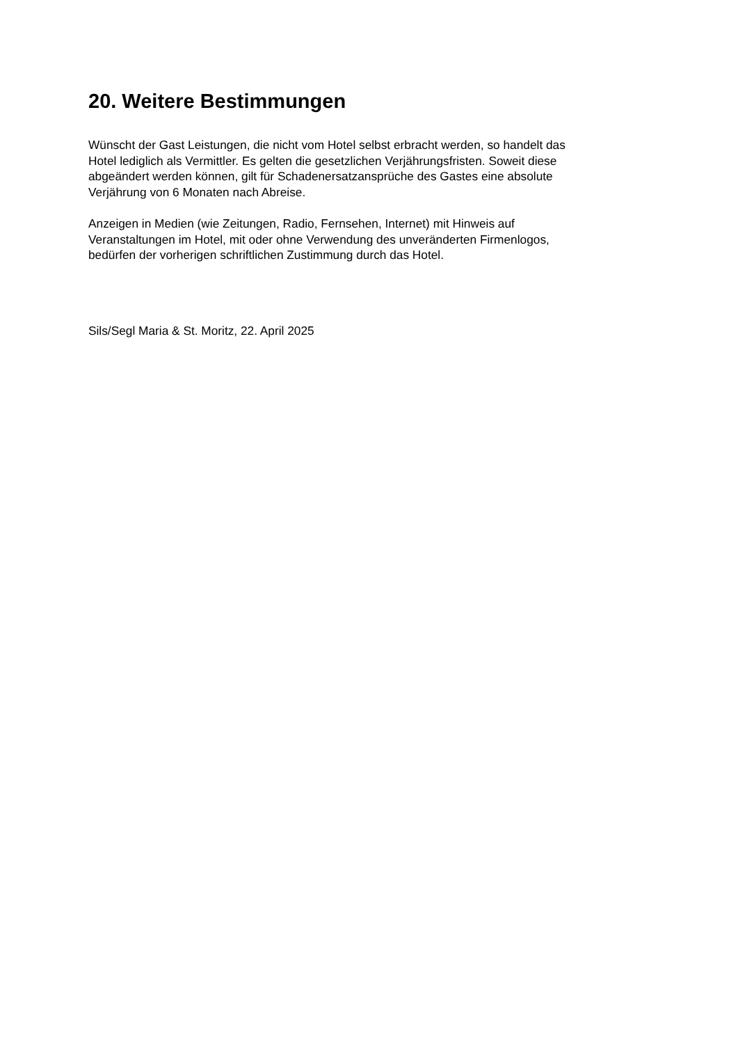20. Weitere Bestimmungen
Wünscht der Gast Leistungen, die nicht vom Hotel selbst erbracht werden, so handelt das
Hotel lediglich als Vermittler. Es gelten die gesetzlichen Verjährungsfristen. Soweit diese
abgeändert werden können, gilt für Schadenersatzansprüche des Gastes eine absolute
Verjährung von 6 Monaten nach Abreise.
Anzeigen in Medien (wie Zeitungen, Radio, Fernsehen, Internet) mit Hinweis auf
Veranstaltungen im Hotel, mit oder ohne Verwendung des unveränderten Firmenlogos,
bedürfen der vorherigen schriftlichen Zustimmung durch das Hotel.
Sils/Segl Maria & St. Moritz, 22. April 2025